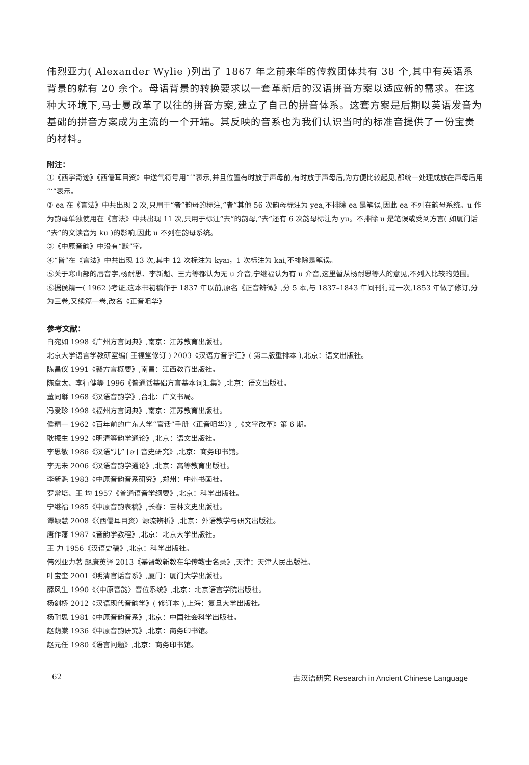伟烈亚力( Alexander Wylie )列出了 1867 年之前来华的传教团体共有 38 个,其中有英语系背景的就有 20 余个。母语背景的转换要求以一套革新后的汉语拼音方案以适应新的需求。在这种大环境下,马士曼改革了以往的拼音方案,建立了自己的拼音体系。这套方案是后期以英语发音为基础的拼音方案成为主流的一个开端。其反映的音系也为我们认识当时的标准音提供了一份宝贵的材料。
附注：
①《西字奇迹》《西儒耳目资》中送气符号用“ʻ”表示,并且位置有时放于声母前,有时放于声母后,为方便比较起见,都统一处理成放在声母后用“ʻ”表示。
② ea 在《言法》中共出现 2 次,只用于“者”韵母的标注,“者”其他 56 次韵母标注为 yea,不排除 ea 是笔误,因此 ea 不列在韵母系统。u 作为韵母单独使用在《言法》中共出现 11 次,只用于标注“去”的韵母,“去”还有 6 次韵母标注为 yu。不排除 u 是笔误或受到方言( 如厦门话“去”的文读音为 ku )的影响,因此 u 不列在韵母系统。
③《中原音韵》中没有“默”字。
④“皆”在《言法》中共出现 13 次,其中 12 次标注为 kyai，1 次标注为 kai,不排除是笔误。
⑤关于寒山部的唇音字,杨耐思、李新魁、王力等都认为无 u 介音,宁继福认为有 u 介音,这里暂从杨耐思等人的意见,不列入比较的范围。
⑥据侯精一( 1962 )考证,这本书初稿作于 1837 年以前,原名《正音辨微》,分 5 本,与 1837–1843 年间刊行过一次,1853 年做了修订,分为三卷,又续篇一卷,改名《正音咀华》
参考文献：
白宛如 1998《广州方言词典》,南京：江苏教育出版社。
北京大学语言学教研室编( 王福堂修订 ) 2003《汉语方音字汇》( 第二版重排本 ),北京：语文出版社。
陈昌仪 1991《赣方言概要》,南昌：江西教育出版社。
陈章太、李行健等 1996《普通话基础方言基本词汇集》,北京：语文出版社。
董同龢 1968《汉语音韵学》,台北：广文书局。
冯爱珍 1998《福州方言词典》,南京：江苏教育出版社。
侯精一 1962《百年前的广东人学“官话”手册〈正音咀华〉》,《文字改革》第 6 期。
耿振生 1992《明清等韵学通论》,北京：语文出版社。
李思敬 1986《汉语“儿” [ɚ] 音史研究》,北京：商务印书馆。
李无未 2006《汉语音韵学通论》,北京：高等教育出版社。
李新魁 1983《中原音韵音系研究》,郑州：中州书画社。
罗常培、王 均 1957《普通语音学纲要》,北京：科学出版社。
宁继福 1985《中原音韵表稿》,长春：吉林文史出版社。
谭颖慧 2008《〈西儒耳目资〉源流辨析》,北京：外语教学与研究出版社。
唐作藩 1987《音韵学教程》,北京：北京大学出版社。
王 力 1956《汉语史稿》,北京：科学出版社。
伟烈亚力著 赵康英译 2013《基督教新教在华传教士名录》,天津：天津人民出版社。
叶宝奎 2001《明清官话音系》,厦门：厦门大学出版社。
薛风生 1990《〈中原音韵〉音位系统》,北京：北京语言学院出版社。
杨剑桥 2012《汉语现代音韵学》( 修订本 ),上海：复旦大学出版社。
杨耐思 1981《中原音韵音系》,北京：中国社会科学出版社。
赵荫棠 1936《中原音韵研究》,北京：商务印书馆。
赵元任 1980《语言问题》,北京：商务印书馆。
62 古汉语研究 Research in Ancient Chinese Language